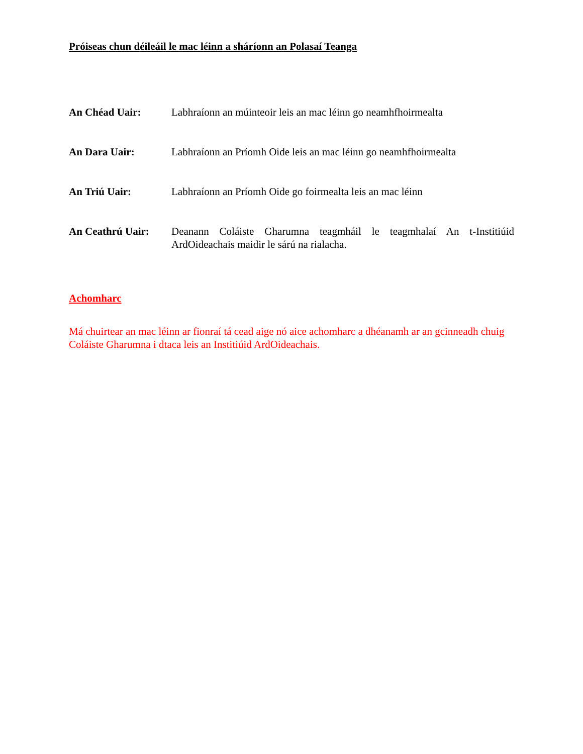Próiseas chun déileáil le mac léinn a sháríonn an Polasaí Teanga
An Chéad Uair: Labhraíonn an múinteoir leis an mac léinn go neamhfhoirmealta
An Dara Uair: Labhraíonn an Príomh Oide leis an mac léinn go neamhfhoirmealta
An Triú Uair: Labhraíonn an Príomh Oide go foirmealta leis an mac léinn
An Ceathrú Uair: Deanann Coláiste Gharumna teagmháil le teagmhalaí An t-Institiúid ArdOideachais maidir le sárú na rialacha.
Achomharc
Má chuirtear an mac léinn ar fionraí tá cead aige nó aice achomharc a dhéanamh ar an gcinneadh chuig Coláiste Gharumna i dtaca leis an Institiúid ArdOideachais.